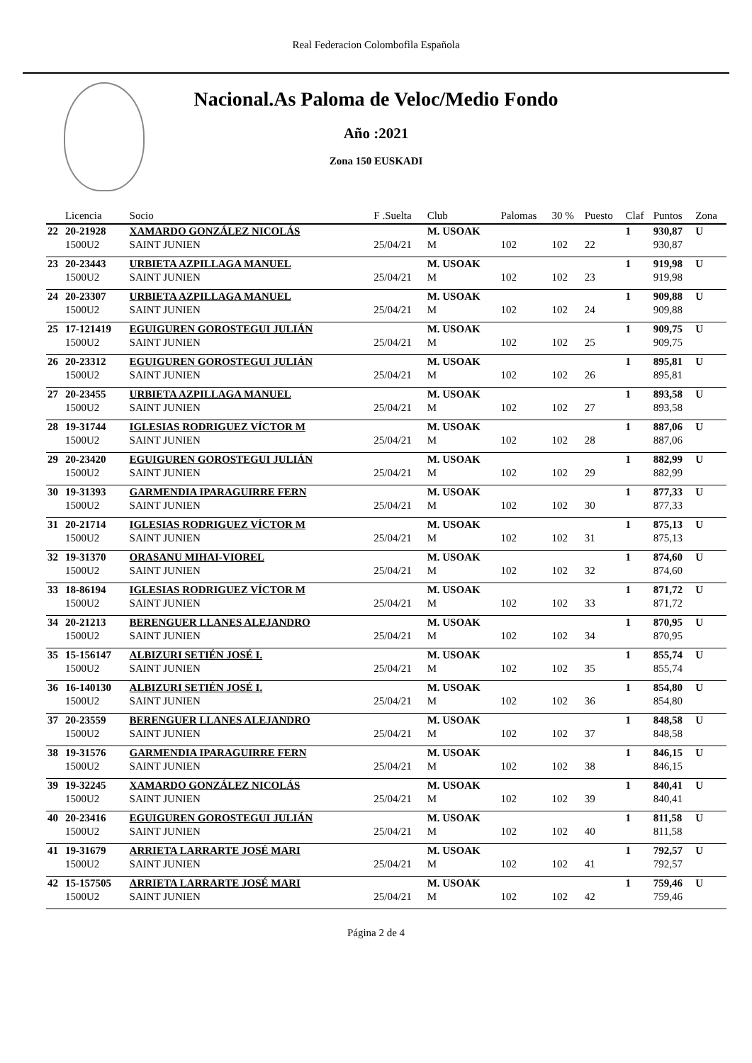Real Federacion Colombofila Española
Nacional.As Paloma de Veloc/Medio Fondo
Año :2021
Zona 150 EUSKADI
| | Licencia | Socio | F .Suelta | Club | Palomas | 30 % | Puesto | Claf | Puntos | Zona |
| --- | --- | --- | --- | --- | --- | --- | --- | --- | --- | --- |
| 22 | 20-21928 | XAMARDO GONZÁLEZ NICOLÁS | | M. USOAK | | | | 1 | 930,87 | U |
| | 1500U2 | SAINT JUNIEN | 25/04/21 | M | 102 | 102 | 22 | | 930,87 | |
| 23 | 20-23443 | URBIETA AZPILLAGA MANUEL | | M. USOAK | | | | 1 | 919,98 | U |
| | 1500U2 | SAINT JUNIEN | 25/04/21 | M | 102 | 102 | 23 | | 919,98 | |
| 24 | 20-23307 | URBIETA AZPILLAGA MANUEL | | M. USOAK | | | | 1 | 909,88 | U |
| | 1500U2 | SAINT JUNIEN | 25/04/21 | M | 102 | 102 | 24 | | 909,88 | |
| 25 | 17-121419 | EGUIGUREN GOROSTEGUI JULIÁN | | M. USOAK | | | | 1 | 909,75 | U |
| | 1500U2 | SAINT JUNIEN | 25/04/21 | M | 102 | 102 | 25 | | 909,75 | |
| 26 | 20-23312 | EGUIGUREN GOROSTEGUI JULIÁN | | M. USOAK | | | | 1 | 895,81 | U |
| | 1500U2 | SAINT JUNIEN | 25/04/21 | M | 102 | 102 | 26 | | 895,81 | |
| 27 | 20-23455 | URBIETA AZPILLAGA MANUEL | | M. USOAK | | | | 1 | 893,58 | U |
| | 1500U2 | SAINT JUNIEN | 25/04/21 | M | 102 | 102 | 27 | | 893,58 | |
| 28 | 19-31744 | IGLESIAS RODRIGUEZ VÍCTOR M | | M. USOAK | | | | 1 | 887,06 | U |
| | 1500U2 | SAINT JUNIEN | 25/04/21 | M | 102 | 102 | 28 | | 887,06 | |
| 29 | 20-23420 | EGUIGUREN GOROSTEGUI JULIÁN | | M. USOAK | | | | 1 | 882,99 | U |
| | 1500U2 | SAINT JUNIEN | 25/04/21 | M | 102 | 102 | 29 | | 882,99 | |
| 30 | 19-31393 | GARMENDIA IPARAGUIRRE FERN | | M. USOAK | | | | 1 | 877,33 | U |
| | 1500U2 | SAINT JUNIEN | 25/04/21 | M | 102 | 102 | 30 | | 877,33 | |
| 31 | 20-21714 | IGLESIAS RODRIGUEZ VÍCTOR M | | M. USOAK | | | | 1 | 875,13 | U |
| | 1500U2 | SAINT JUNIEN | 25/04/21 | M | 102 | 102 | 31 | | 875,13 | |
| 32 | 19-31370 | ORASANU MIHAI-VIOREL | | M. USOAK | | | | 1 | 874,60 | U |
| | 1500U2 | SAINT JUNIEN | 25/04/21 | M | 102 | 102 | 32 | | 874,60 | |
| 33 | 18-86194 | IGLESIAS RODRIGUEZ VÍCTOR M | | M. USOAK | | | | 1 | 871,72 | U |
| | 1500U2 | SAINT JUNIEN | 25/04/21 | M | 102 | 102 | 33 | | 871,72 | |
| 34 | 20-21213 | BERENGUER LLANES ALEJANDRO | | M. USOAK | | | | 1 | 870,95 | U |
| | 1500U2 | SAINT JUNIEN | 25/04/21 | M | 102 | 102 | 34 | | 870,95 | |
| 35 | 15-156147 | ALBIZURI SETIÉN JOSÉ I. | | M. USOAK | | | | 1 | 855,74 | U |
| | 1500U2 | SAINT JUNIEN | 25/04/21 | M | 102 | 102 | 35 | | 855,74 | |
| 36 | 16-140130 | ALBIZURI SETIÉN JOSÉ I. | | M. USOAK | | | | 1 | 854,80 | U |
| | 1500U2 | SAINT JUNIEN | 25/04/21 | M | 102 | 102 | 36 | | 854,80 | |
| 37 | 20-23559 | BERENGUER LLANES ALEJANDRO | | M. USOAK | | | | 1 | 848,58 | U |
| | 1500U2 | SAINT JUNIEN | 25/04/21 | M | 102 | 102 | 37 | | 848,58 | |
| 38 | 19-31576 | GARMENDIA IPARAGUIRRE FERN | | M. USOAK | | | | 1 | 846,15 | U |
| | 1500U2 | SAINT JUNIEN | 25/04/21 | M | 102 | 102 | 38 | | 846,15 | |
| 39 | 19-32245 | XAMARDO GONZÁLEZ NICOLÁS | | M. USOAK | | | | 1 | 840,41 | U |
| | 1500U2 | SAINT JUNIEN | 25/04/21 | M | 102 | 102 | 39 | | 840,41 | |
| 40 | 20-23416 | EGUIGUREN GOROSTEGUI JULIÁN | | M. USOAK | | | | 1 | 811,58 | U |
| | 1500U2 | SAINT JUNIEN | 25/04/21 | M | 102 | 102 | 40 | | 811,58 | |
| 41 | 19-31679 | ARRIETA LARRARTE JOSÉ MARI | | M. USOAK | | | | 1 | 792,57 | U |
| | 1500U2 | SAINT JUNIEN | 25/04/21 | M | 102 | 102 | 41 | | 792,57 | |
| 42 | 15-157505 | ARRIETA LARRARTE JOSÉ MARI | | M. USOAK | | | | 1 | 759,46 | U |
| | 1500U2 | SAINT JUNIEN | 25/04/21 | M | 102 | 102 | 42 | | 759,46 | |
Página 2 de 4